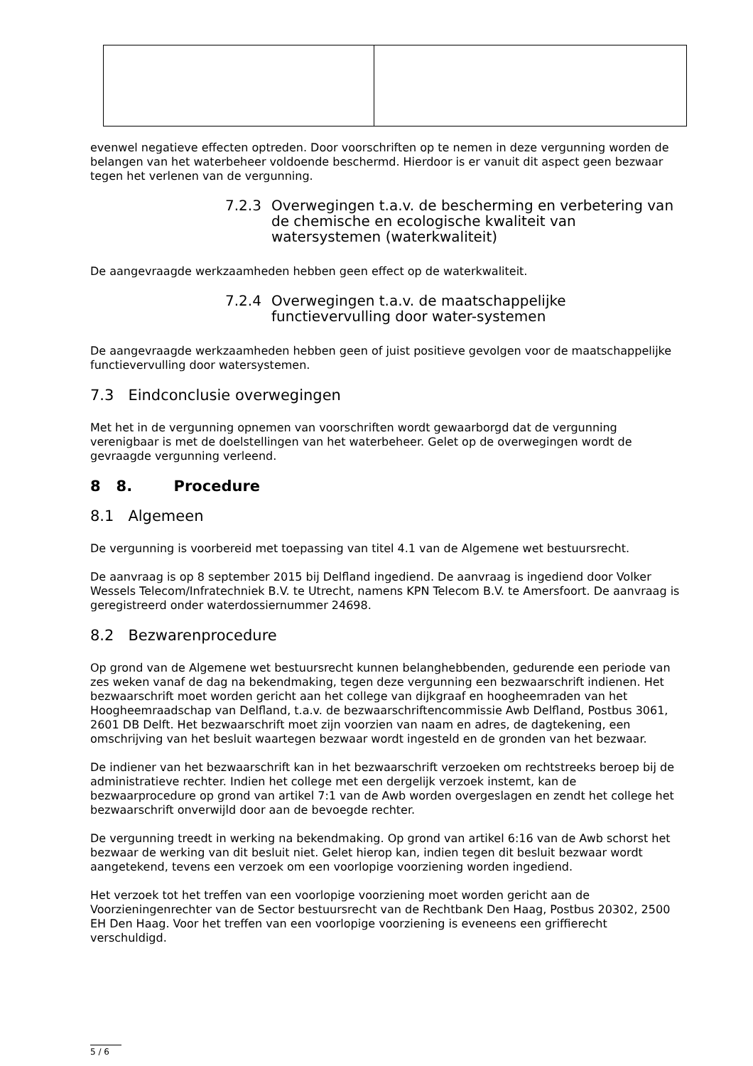evenwel negatieve effecten optreden. Door voorschriften op te nemen in deze vergunning worden de belangen van het waterbeheer voldoende beschermd. Hierdoor is er vanuit dit aspect geen bezwaar tegen het verlenen van de vergunning.
7.2.3 Overwegingen t.a.v. de bescherming en verbetering van de chemische en ecologische kwaliteit van watersystemen (waterkwaliteit)
De aangevraagde werkzaamheden hebben geen effect op de waterkwaliteit.
7.2.4 Overwegingen t.a.v. de maatschappelijke functievervulling door water-systemen
De aangevraagde werkzaamheden hebben geen of juist positieve gevolgen voor de maatschappelijke functievervulling door watersystemen.
7.3 Eindconclusie overwegingen
Met het in de vergunning opnemen van voorschriften wordt gewaarborgd dat de vergunning verenigbaar is met de doelstellingen van het waterbeheer. Gelet op de overwegingen wordt de gevraagde vergunning verleend.
8 8. Procedure
8.1 Algemeen
De vergunning is voorbereid met toepassing van titel 4.1 van de Algemene wet bestuursrecht.
De aanvraag is op 8 september 2015 bij Delfland ingediend. De aanvraag is ingediend door Volker Wessels Telecom/Infratechniek B.V. te Utrecht, namens KPN Telecom B.V. te Amersfoort. De aanvraag is geregistreerd onder waterdossiernummer 24698.
8.2 Bezwarenprocedure
Op grond van de Algemene wet bestuursrecht kunnen belanghebbenden, gedurende een periode van zes weken vanaf de dag na bekendmaking, tegen deze vergunning een bezwaarschrift indienen. Het bezwaarschrift moet worden gericht aan het college van dijkgraaf en hoogheemraden van het Hoogheemraadschap van Delfland, t.a.v. de bezwaarschriftencommissie Awb Delfland, Postbus 3061, 2601 DB Delft. Het bezwaarschrift moet zijn voorzien van naam en adres, de dagtekening, een omschrijving van het besluit waartegen bezwaar wordt ingesteld en de gronden van het bezwaar.
De indiener van het bezwaarschrift kan in het bezwaarschrift verzoeken om rechtstreeks beroep bij de administratieve rechter. Indien het college met een dergelijk verzoek instemt, kan de bezwaarprocedure op grond van artikel 7:1 van de Awb worden overgeslagen en zendt het college het bezwaarschrift onverwijld door aan de bevoegde rechter.
De vergunning treedt in werking na bekendmaking. Op grond van artikel 6:16 van de Awb schorst het bezwaar de werking van dit besluit niet. Gelet hierop kan, indien tegen dit besluit bezwaar wordt aangetekend, tevens een verzoek om een voorlopige voorziening worden ingediend.
Het verzoek tot het treffen van een voorlopige voorziening moet worden gericht aan de Voorzieningenrechter van de Sector bestuursrecht van de Rechtbank Den Haag, Postbus 20302, 2500 EH Den Haag. Voor het treffen van een voorlopige voorziening is eveneens een griffierecht verschuldigd.
5 / 6